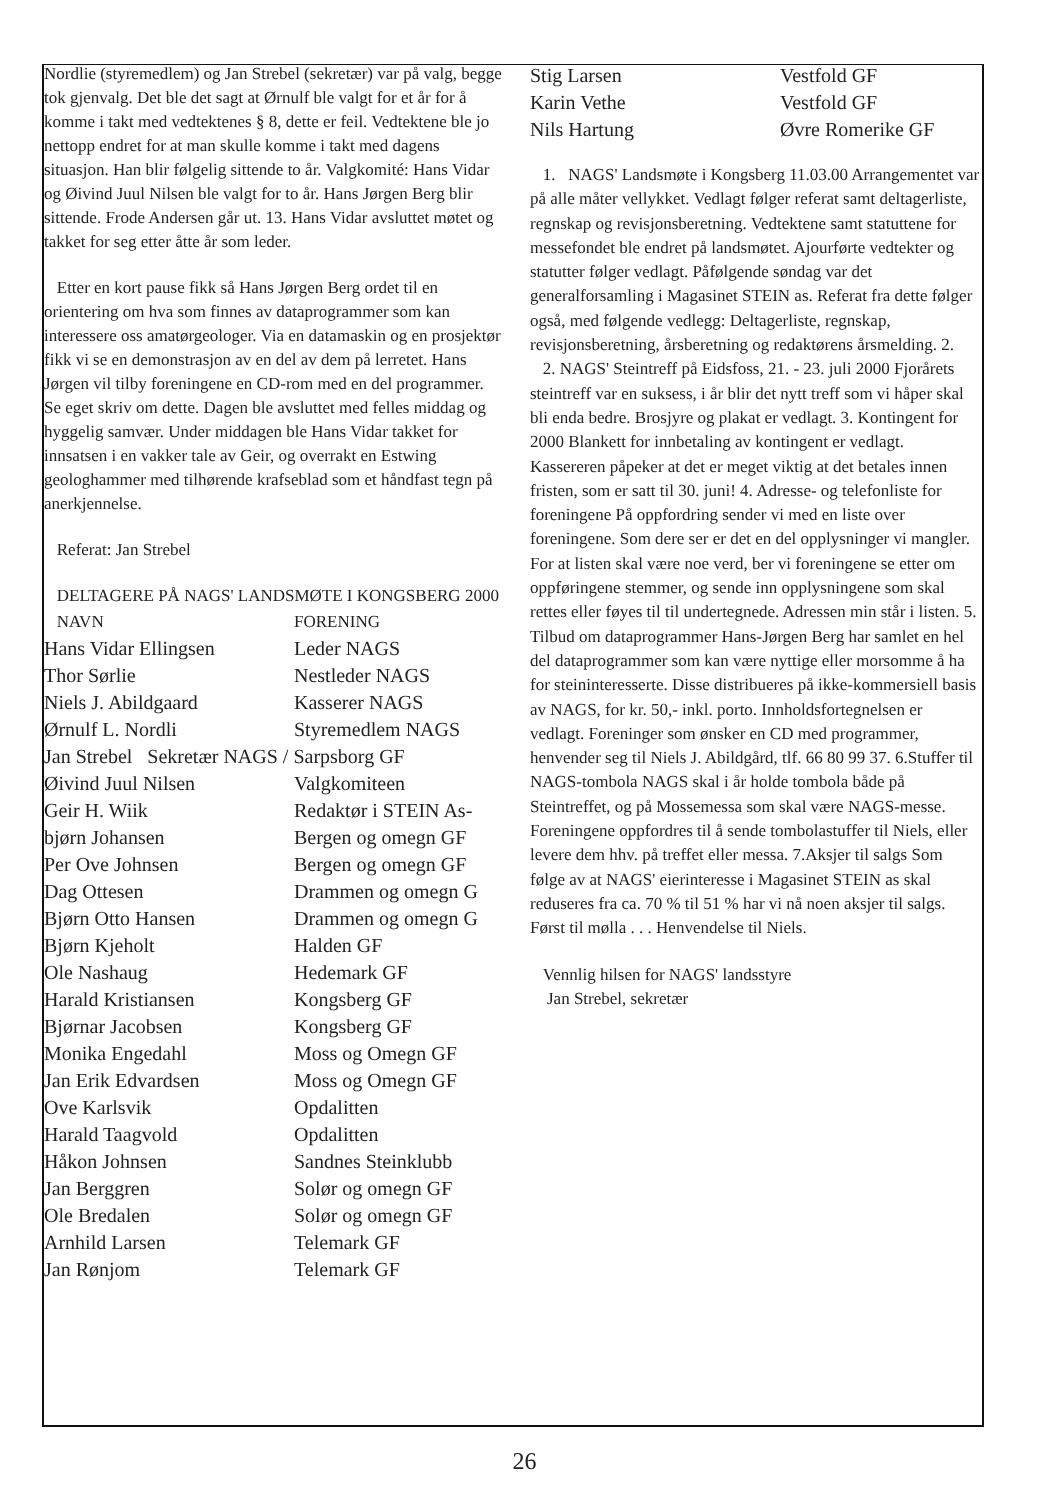Nordlie (styremedlem) og Jan Strebel (sekretær) var på valg, begge tok gjenvalg. Det ble det sagt at Ørnulf ble valgt for et år for å komme i takt med vedtektenes § 8, dette er feil. Vedtektene ble jo nettopp endret for at man skulle komme i takt med dagens situasjon. Han blir følgelig sittende to år. Valgkomité: Hans Vidar og Øivind Juul Nilsen ble valgt for to år. Hans Jørgen Berg blir sittende. Frode Andersen går ut. 13. Hans Vidar avsluttet møtet og takket for seg etter åtte år som leder.
Etter en kort pause fikk så Hans Jørgen Berg ordet til en orientering om hva som finnes av dataprogrammer som kan interessere oss amatørgeologer. Via en datamaskin og en prosjektør fikk vi se en demonstrasjon av en del av dem på lerretet. Hans Jørgen vil tilby foreningene en CD-rom med en del programmer. Se eget skriv om dette. Dagen ble avsluttet med felles middag og hyggelig samvær. Under middagen ble Hans Vidar takket for innsatsen i en vakker tale av Geir, og overrakt en Estwing geologhammer med tilhørende krafseblad som et håndfast tegn på anerkjennelse.
Referat: Jan Strebel
DELTAGERE PÅ NAGS' LANDSMØTE I KONGSBERG 2000
| NAVN | FORENING |
| --- | --- |
| Hans Vidar Ellingsen | Leder NAGS |
| Thor Sørlie | Nestleder NAGS |
| Niels J. Abildgaard | Kasserer NAGS |
| Ørnulf L. Nordli | Styremedlem NAGS |
| Jan Strebel Sekretær NAGS / Sarpsborg GF | |
| Øivind Juul Nilsen | Valgkomiteen |
| Geir H. Wiik | Redaktør i STEIN As- |
| bjørn Johansen | Bergen og omegn GF |
| Per Ove Johnsen | Bergen og omegn GF |
| Dag Ottesen | Drammen og omegn G |
| Bjørn Otto Hansen | Drammen og omegn G |
| Bjørn Kjeholt | Halden GF |
| Ole Nashaug | Hedemark GF |
| Harald Kristiansen | Kongsberg GF |
| Bjørnar Jacobsen | Kongsberg GF |
| Monika Engedahl | Moss og Omegn GF |
| Jan Erik Edvardsen | Moss og Omegn GF |
| Ove Karlsvik | Opdalitten |
| Harald Taagvold | Opdalitten |
| Håkon Johnsen | Sandnes Steinklubb |
| Jan Berggren | Solør og omegn GF |
| Ole Bredalen | Solør og omegn GF |
| Arnhild Larsen | Telemark GF |
| Jan Rønjom | Telemark GF |
| Stig Larsen | Vestfold GF |
| Karin Vethe | Vestfold GF |
| Nils Hartung | Øvre Romerike GF |
1. NAGS' Landsmøte i Kongsberg 11.03.00 Arrangementet var på alle måter vellykket. Vedlagt følger referat samt deltagerliste, regnskap og revisjonsberetning. Vedtektene samt statuttene for messefondet ble endret på landsmøtet. Ajourførte vedtekter og statutter følger vedlagt. Påfølgende søndag var det generalforsamling i Magasinet STEIN as. Referat fra dette følger også, med følgende vedlegg: Deltagerliste, regnskap, revisjonsberetning, årsberetning og redaktørens årsmelding. 2. 2. NAGS' Steintreff på Eidsfoss, 21. - 23. juli 2000 Fjorårets steintreff var en suksess, i år blir det nytt treff som vi håper skal bli enda bedre. Brosjyre og plakat er vedlagt. 3. Kontingent for 2000 Blankett for innbetaling av kontingent er vedlagt. Kassereren påpeker at det er meget viktig at det betales innen fristen, som er satt til 30. juni! 4. Adresse- og telefonliste for foreningene På oppfordring sender vi med en liste over foreningene. Som dere ser er det en del opplysninger vi mangler. For at listen skal være noe verd, ber vi foreningene se etter om oppføringene stemmer, og sende inn opplysningene som skal rettes eller føyes til til undertegnede. Adressen min står i listen. 5. Tilbud om dataprogrammer Hans-Jørgen Berg har samlet en hel del dataprogrammer som kan være nyttige eller morsomme å ha for steininteresserte. Disse distribueres på ikke-kommersiell basis av NAGS, for kr. 50,- inkl. porto. Innholdsfortegnelsen er vedlagt. Foreninger som ønsker en CD med programmer, henvender seg til Niels J. Abildgård, tlf. 66 80 99 37. 6.Stuffer til NAGS-tombola NAGS skal i år holde tombola både på Steintreffet, og på Mossemessa som skal være NAGS-messe. Foreningene oppfordres til å sende tombolastuffer til Niels, eller levere dem hhv. på treffet eller messa. 7.Aksjer til salgs Som følge av at NAGS' eierinteresse i Magasinet STEIN as skal reduseres fra ca. 70 % til 51 % har vi nå noen aksjer til salgs. Først til mølla . . . Henvendelse til Niels.
Vennlig hilsen for NAGS' landsstyre
Jan Strebel, sekretær
26